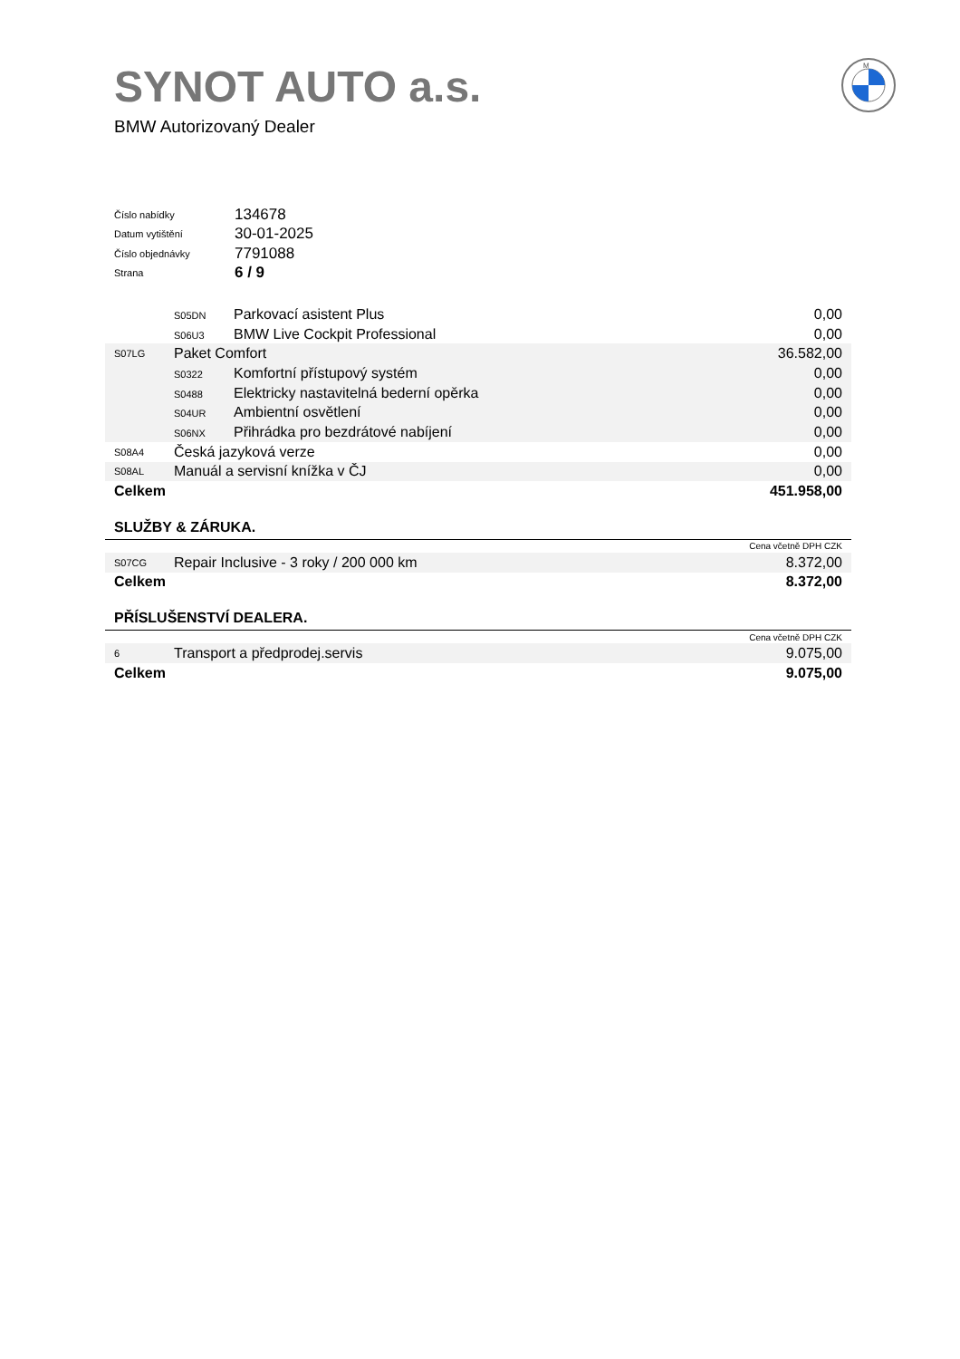SYNOT AUTO a.s.
BMW Autorizovaný Dealer
M
| Číslo nabídky | 134678 |
| Datum vytištění | 30-01-2025 |
| Číslo objednávky | 7791088 |
| Strana | 6 / 9 |
| | S05DN Parkovací asistent Plus | 0,00 |
| | S06U3 BMW Live Cockpit Professional | 0,00 |
| S07LG | Paket Comfort | 36.582,00 |
| | S0322 Komfortní přístupový systém | 0,00 |
| | S0488 Elektricky nastavitelná bederní opěrka | 0,00 |
| | S04UR Ambientní osvětlení | 0,00 |
| | S06NX Přihrádka pro bezdrátové nabíjení | 0,00 |
| S08A4 | Česká jazyková verze | 0,00 |
| S08AL | Manuál a servisní knížka v ČJ | 0,00 |
| Celkem | | 451.958,00 |
SLUŽBY & ZÁRUKA.
| Cena včetně DPH CZK | | |
| S07CG | Repair Inclusive - 3 roky / 200 000 km | 8.372,00 |
| Celkem | | 8.372,00 |
PŘÍSLUŠENSTVÍ DEALERA.
| Cena včetně DPH CZK | | |
| 6 | Transport a předprodej.servis | 9.075,00 |
| Celkem | | 9.075,00 |